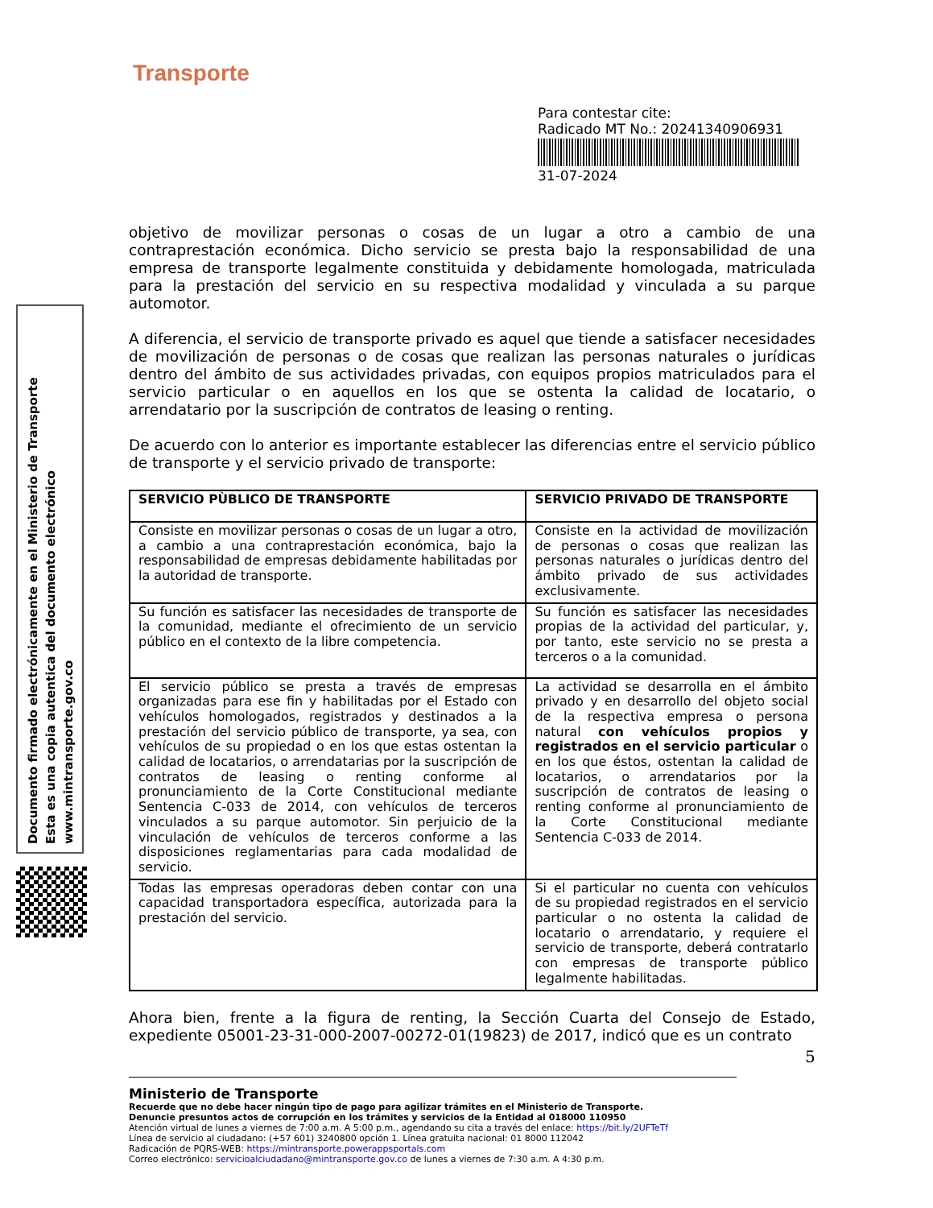Transporte
Para contestar cite:
Radicado MT No.: 20241340906931
31-07-2024
Documento firmado electrónicamente en el Ministerio de Transporte
Esta es una copia autentica del documento electrónico
www.mintransporte.gov.co
objetivo de movilizar personas o cosas de un lugar a otro a cambio de una contraprestación económica. Dicho servicio se presta bajo la responsabilidad de una empresa de transporte legalmente constituida y debidamente homologada, matriculada para la prestación del servicio en su respectiva modalidad y vinculada a su parque automotor.
A diferencia, el servicio de transporte privado es aquel que tiende a satisfacer necesidades de movilización de personas o de cosas que realizan las personas naturales o jurídicas dentro del ámbito de sus actividades privadas, con equipos propios matriculados para el servicio particular o en aquellos en los que se ostenta la calidad de locatario, o arrendatario por la suscripción de contratos de leasing o renting.
De acuerdo con lo anterior es importante establecer las diferencias entre el servicio público de transporte y el servicio privado de transporte:
| SERVICIO PÙBLICO DE TRANSPORTE | SERVICIO PRIVADO DE TRANSPORTE |
| --- | --- |
| Consiste en movilizar personas o cosas de un lugar a otro, a cambio a una contraprestación económica, bajo la responsabilidad de empresas debidamente habilitadas por la autoridad de transporte. | Consiste en la actividad de movilización de personas o cosas que realizan las personas naturales o jurídicas dentro del ámbito privado de sus actividades exclusivamente. |
| Su función es satisfacer las necesidades de transporte de la comunidad, mediante el ofrecimiento de un servicio público en el contexto de la libre competencia. | Su función es satisfacer las necesidades propias de la actividad del particular, y, por tanto, este servicio no se presta a terceros o a la comunidad. |
| El servicio público se presta a través de empresas organizadas para ese fin y habilitadas por el Estado con vehículos homologados, registrados y destinados a la prestación del servicio público de transporte, ya sea, con vehículos de su propiedad o en los que estas ostentan la calidad de locatarios, o arrendatarias por la suscripción de contratos de leasing o renting conforme al pronunciamiento de la Corte Constitucional mediante Sentencia C-033 de 2014, con vehículos de terceros vinculados a su parque automotor. Sin perjuicio de la vinculación de vehículos de terceros conforme a las disposiciones reglamentarias para cada modalidad de servicio. | La actividad se desarrolla en el ámbito privado y en desarrollo del objeto social de la respectiva empresa o persona natural con vehículos propios y registrados en el servicio particular o en los que éstos, ostentan la calidad de locatarios, o arrendatarios por la suscripción de contratos de leasing o renting conforme al pronunciamiento de la Corte Constitucional mediante Sentencia C-033 de 2014. |
| Todas las empresas operadoras deben contar con una capacidad transportadora específica, autorizada para la prestación del servicio. | Si el particular no cuenta con vehículos de su propiedad registrados en el servicio particular o no ostenta la calidad de locatario o arrendatario, y requiere el servicio de transporte, deberá contratarlo con empresas de transporte público legalmente habilitadas. |
Ahora bien, frente a la figura de renting, la Sección Cuarta del Consejo de Estado, expediente 05001-23-31-000-2007-00272-01(19823) de 2017, indicó que es un contrato
5
Ministerio de Transporte
Recuerde que no debe hacer ningún tipo de pago para agilizar trámites en el Ministerio de Transporte.
Denuncie presuntos actos de corrupción en los trámites y servicios de la Entidad al 018000 110950
Atención virtual de lunes a viernes de 7:00 a.m. A 5:00 p.m., agendando su cita a través del enlace: https://bit.ly/2UFTeTf
Línea de servicio al ciudadano: (+57 601) 3240800 opción 1. Línea gratuita nacional: 01 8000 112042
Radicación de PQRS-WEB: https://mintransporte.powerappsportals.com
Correo electrónico: servicioalciudadano@mintransporte.gov.co de lunes a viernes de 7:30 a.m. A 4:30 p.m.